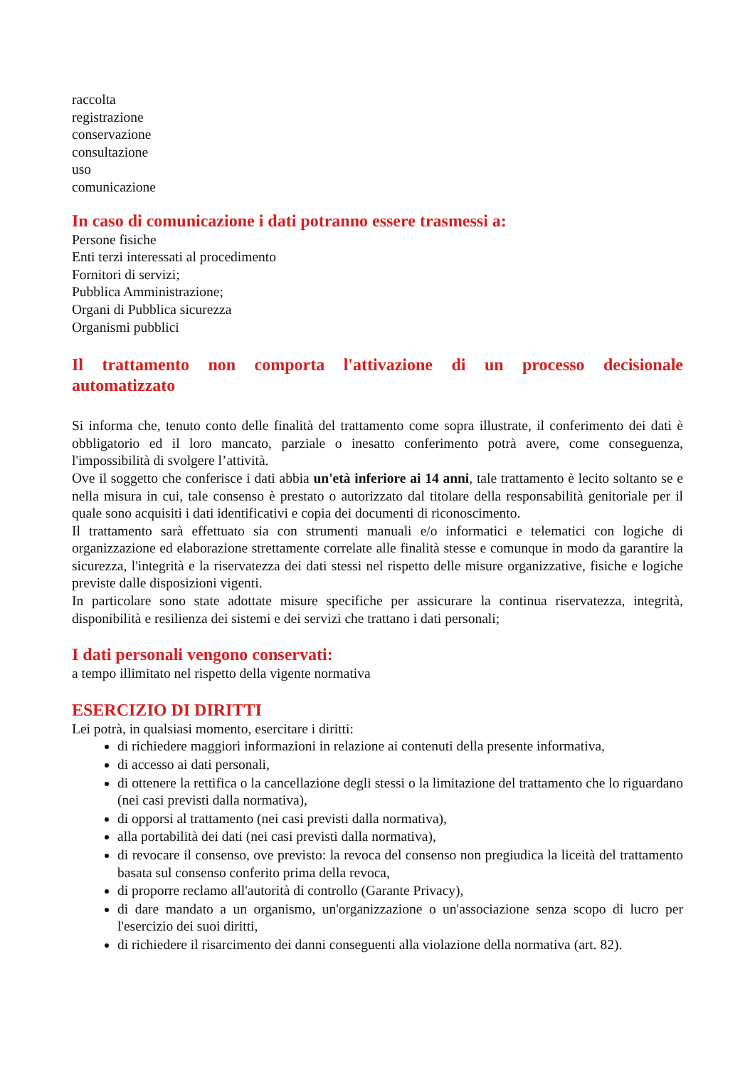raccolta
registrazione
conservazione
consultazione
uso
comunicazione
In caso di comunicazione i dati potranno essere trasmessi a:
Persone fisiche
Enti terzi interessati al procedimento
Fornitori di servizi;
Pubblica Amministrazione;
Organi di Pubblica sicurezza
Organismi pubblici
Il trattamento non comporta l'attivazione di un processo decisionale
automatizzato
Si informa che, tenuto conto delle finalità del trattamento come sopra illustrate, il conferimento dei dati è obbligatorio ed il loro mancato, parziale o inesatto conferimento potrà avere, come conseguenza, l'impossibilità di svolgere l’attività.
Ove il soggetto che conferisce i dati abbia un'età inferiore ai 14 anni, tale trattamento è lecito soltanto se e nella misura in cui, tale consenso è prestato o autorizzato dal titolare della responsabilità genitoriale per il quale sono acquisiti i dati identificativi e copia dei documenti di riconoscimento.
Il trattamento sarà effettuato sia con strumenti manuali e/o informatici e telematici con logiche di organizzazione ed elaborazione strettamente correlate alle finalità stesse e comunque in modo da garantire la sicurezza, l'integrità e la riservatezza dei dati stessi nel rispetto delle misure organizzative, fisiche e logiche previste dalle disposizioni vigenti.
In particolare sono state adottate misure specifiche per assicurare la continua riservatezza, integrità, disponibilità e resilienza dei sistemi e dei servizi che trattano i dati personali;
I dati personali vengono conservati:
a tempo illimitato nel rispetto della vigente normativa
ESERCIZIO DI DIRITTI
Lei potrà, in qualsiasi momento, esercitare i diritti:
di richiedere maggiori informazioni in relazione ai contenuti della presente informativa,
di accesso ai dati personali,
di ottenere la rettifica o la cancellazione degli stessi o la limitazione del trattamento che lo riguardano (nei casi previsti dalla normativa),
di opporsi al trattamento (nei casi previsti dalla normativa),
alla portabilità dei dati (nei casi previsti dalla normativa),
di revocare il consenso, ove previsto: la revoca del consenso non pregiudica la liceità del trattamento basata sul consenso conferito prima della revoca,
di proporre reclamo all'autorità di controllo (Garante Privacy),
di dare mandato a un organismo, un'organizzazione o un'associazione senza scopo di lucro per l'esercizio dei suoi diritti,
di richiedere il risarcimento dei danni conseguenti alla violazione della normativa (art. 82).